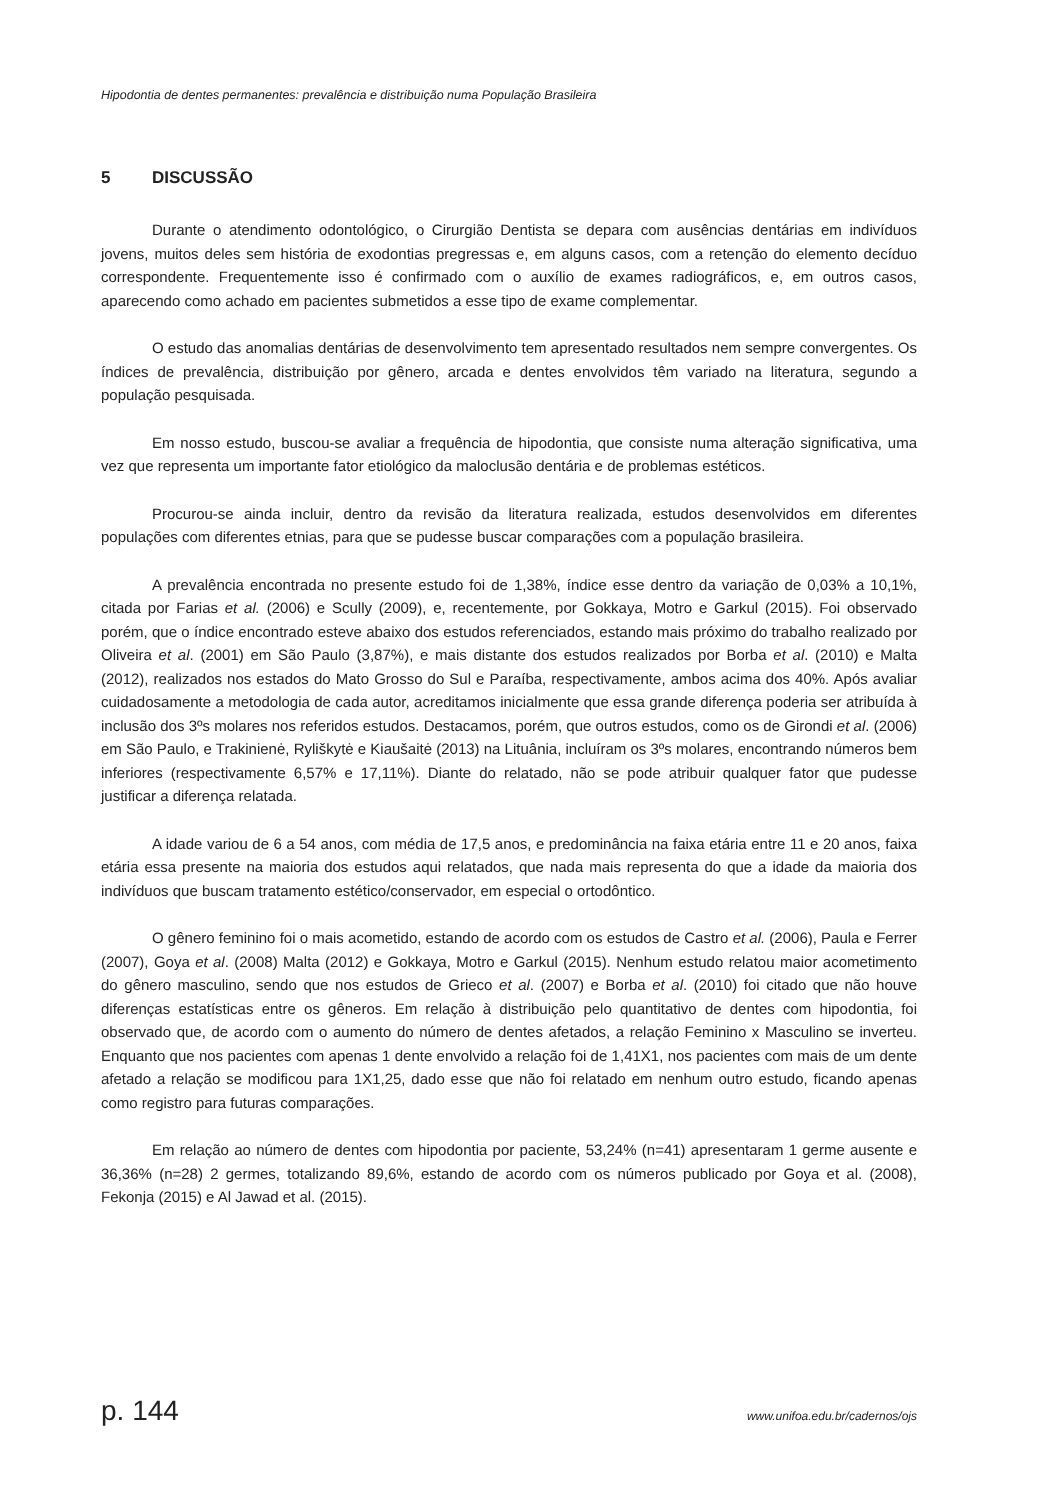Hipodontia de dentes permanentes: prevalência e distribuição numa População Brasileira
5 DISCUSSÃO
Durante o atendimento odontológico, o Cirurgião Dentista se depara com ausências dentárias em indivíduos jovens, muitos deles sem história de exodontias pregressas e, em alguns casos, com a retenção do elemento decíduo correspondente. Frequentemente isso é confirmado com o auxílio de exames radiográficos, e, em outros casos, aparecendo como achado em pacientes submetidos a esse tipo de exame complementar.
O estudo das anomalias dentárias de desenvolvimento tem apresentado resultados nem sempre convergentes. Os índices de prevalência, distribuição por gênero, arcada e dentes envolvidos têm variado na literatura, segundo a população pesquisada.
Em nosso estudo, buscou-se avaliar a frequência de hipodontia, que consiste numa alteração significativa, uma vez que representa um importante fator etiológico da maloclusão dentária e de problemas estéticos.
Procurou-se ainda incluir, dentro da revisão da literatura realizada, estudos desenvolvidos em diferentes populações com diferentes etnias, para que se pudesse buscar comparações com a população brasileira.
A prevalência encontrada no presente estudo foi de 1,38%, índice esse dentro da variação de 0,03% a 10,1%, citada por Farias et al. (2006) e Scully (2009), e, recentemente, por Gokkaya, Motro e Garkul (2015). Foi observado porém, que o índice encontrado esteve abaixo dos estudos referenciados, estando mais próximo do trabalho realizado por Oliveira et al. (2001) em São Paulo (3,87%), e mais distante dos estudos realizados por Borba et al. (2010) e Malta (2012), realizados nos estados do Mato Grosso do Sul e Paraíba, respectivamente, ambos acima dos 40%. Após avaliar cuidadosamente a metodologia de cada autor, acreditamos inicialmente que essa grande diferença poderia ser atribuída à inclusão dos 3ºs molares nos referidos estudos. Destacamos, porém, que outros estudos, como os de Girondi et al. (2006) em São Paulo, e Trakinienė, Ryliškytė e Kiaušaitė (2013) na Lituânia, incluíram os 3ºs molares, encontrando números bem inferiores (respectivamente 6,57% e 17,11%). Diante do relatado, não se pode atribuir qualquer fator que pudesse justificar a diferença relatada.
A idade variou de 6 a 54 anos, com média de 17,5 anos, e predominância na faixa etária entre 11 e 20 anos, faixa etária essa presente na maioria dos estudos aqui relatados, que nada mais representa do que a idade da maioria dos indivíduos que buscam tratamento estético/conservador, em especial o ortodôntico.
O gênero feminino foi o mais acometido, estando de acordo com os estudos de Castro et al. (2006), Paula e Ferrer (2007), Goya et al. (2008) Malta (2012) e Gokkaya, Motro e Garkul (2015). Nenhum estudo relatou maior acometimento do gênero masculino, sendo que nos estudos de Grieco et al. (2007) e Borba et al. (2010) foi citado que não houve diferenças estatísticas entre os gêneros. Em relação à distribuição pelo quantitativo de dentes com hipodontia, foi observado que, de acordo com o aumento do número de dentes afetados, a relação Feminino x Masculino se inverteu. Enquanto que nos pacientes com apenas 1 dente envolvido a relação foi de 1,41X1, nos pacientes com mais de um dente afetado a relação se modificou para 1X1,25, dado esse que não foi relatado em nenhum outro estudo, ficando apenas como registro para futuras comparações.
Em relação ao número de dentes com hipodontia por paciente, 53,24% (n=41) apresentaram 1 germe ausente e 36,36% (n=28) 2 germes, totalizando 89,6%, estando de acordo com os números publicado por Goya et al. (2008), Fekonja (2015) e Al Jawad et al. (2015).
p. 144 www.unifoa.edu.br/cadernos/ojs